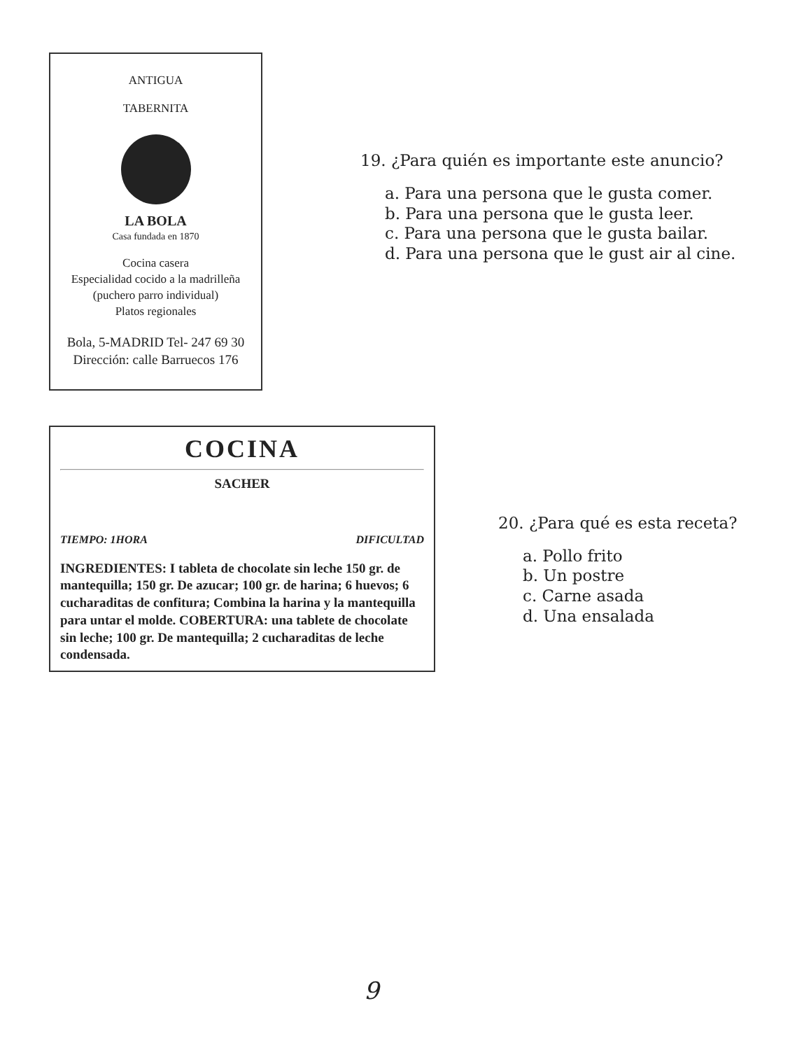ANTIGUA
TABERNITA
LA BOLA
Casa fundada en 1870
Cocina casera
Especialidad cocido a la madrilleña (puchero parro individual)
Platos regionales
Bola, 5-MADRID Tel- 247 69 30
Dirección: calle Barruecos 176
19. ¿Para quién es importante este anuncio?
a. Para una persona que le gusta comer.
b. Para una persona que le gusta leer.
c. Para una persona que le gusta bailar.
d. Para una persona que le gust air al cine.
COCINA
SACHER
TIEMPO: 1HORA DIFICULTAD
INGREDIENTES: I tableta de chocolate sin leche 150 gr. de mantequilla; 150 gr. De azucar; 100 gr. de harina; 6 huevos; 6 cucharaditas de confitura; Combina la harina y la mantequilla para untar el molde. COBERTURA: una tablete de chocolate sin leche; 100 gr. De mantequilla; 2 cucharaditas de leche condensada.
20. ¿Para qué es esta receta?
a. Pollo frito
b. Un postre
c. Carne asada
d. Una ensalada
9